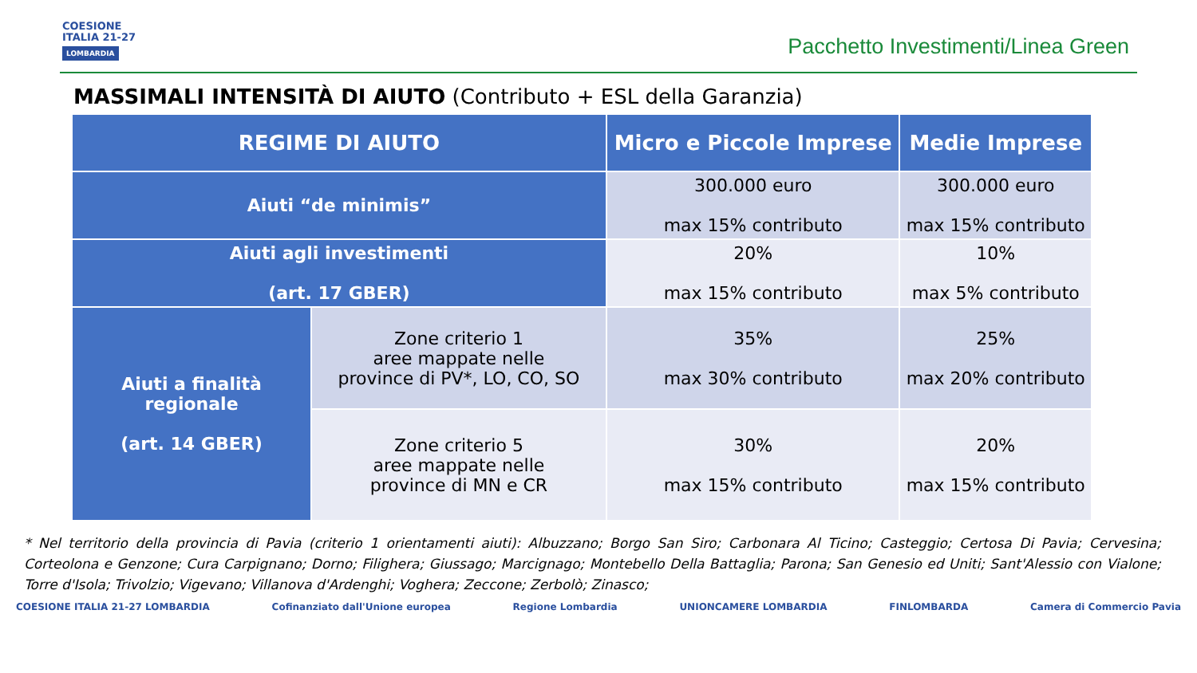COESIONE
ITALIA 21-27
LOMBARDIA
Pacchetto Investimenti/Linea Green
MASSIMALI INTENSITÀ DI AIUTO (Contributo + ESL della Garanzia)
| REGIME DI AIUTO | | Micro e Piccole Imprese | Medie Imprese |
| --- | --- | --- | --- |
| Aiuti “de minimis” | | 300.000 euro max 15% contributo | 300.000 euro max 15% contributo |
| Aiuti agli investimenti (art. 17 GBER) | | 20% max 15% contributo | 10% max 5% contributo |
| Aiuti a finalità regionale (art. 14 GBER) | Zone criterio 1 aree mappate nelle province di PV*, LO, CO, SO | 35% max 30% contributo | 25% max 20% contributo |
| | Zone criterio 5 aree mappate nelle province di MN e CR | 30% max 15% contributo | 20% max 15% contributo |
* Nel territorio della provincia di Pavia (criterio 1 orientamenti aiuti): Albuzzano; Borgo San Siro; Carbonara Al Ticino; Casteggio; Certosa Di Pavia; Cervesina; Corteolona e Genzone; Cura Carpignano; Dorno; Filighera; Giussago; Marcignago; Montebello Della Battaglia; Parona; San Genesio ed Uniti; Sant'Alessio con Vialone; Torre d'Isola; Trivolzio; Vigevano; Villanova d'Ardenghi; Voghera; Zeccone; Zerbolò; Zinasco;
COESIONE ITALIA 21-27 LOMBARDIA Cofinanziato dall'Unione europea Regione Lombardia UNIONCAMERE LOMBARDIA FINLOMBARDA Camera di Commercio Pavia